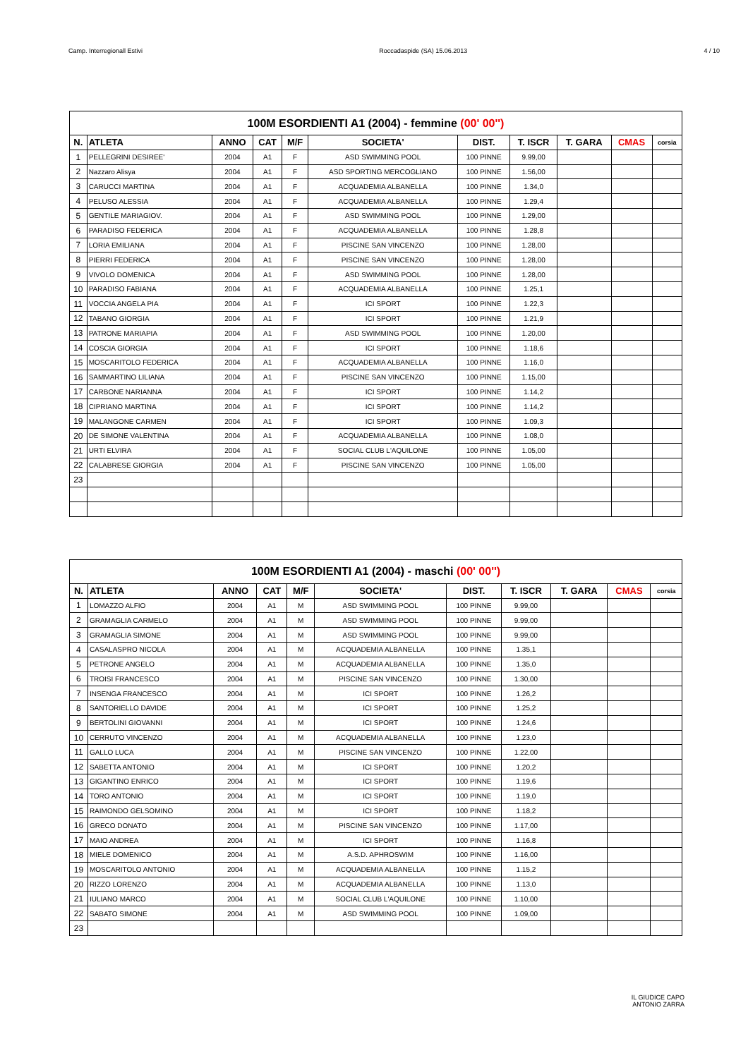Camp. Interregionall Estivi Roccadaspide (SA) 15.06.2013 4 / 10
| 100M ESORDIENTI A1 (2004) - femmine (00' 00'') | | | | | | | | | | |
| --- | --- | --- | --- | --- | --- | --- | --- | --- | --- | --- |
| N. | ATLETA | ANNO | CAT | M/F | SOCIETA' | DIST. | T. ISCR | T. GARA | CMAS | corsia |
| 1 | PELLEGRINI DESIREE' | 2004 | A1 | F | ASD SWIMMING POOL | 100 PINNE | 9.99,00 | | | |
| 2 | Nazzaro Alisya | 2004 | A1 | F | ASD SPORTING MERCOGLIANO | 100 PINNE | 1.56,00 | | | |
| 3 | CARUCCI MARTINA | 2004 | A1 | F | ACQUADEMIA ALBANELLA | 100 PINNE | 1.34,0 | | | |
| 4 | PELUSO ALESSIA | 2004 | A1 | F | ACQUADEMIA ALBANELLA | 100 PINNE | 1.29,4 | | | |
| 5 | GENTILE MARIAGIOV. | 2004 | A1 | F | ASD SWIMMING POOL | 100 PINNE | 1.29,00 | | | |
| 6 | PARADISO FEDERICA | 2004 | A1 | F | ACQUADEMIA ALBANELLA | 100 PINNE | 1.28,8 | | | |
| 7 | LORIA EMILIANA | 2004 | A1 | F | PISCINE SAN VINCENZO | 100 PINNE | 1.28,00 | | | |
| 8 | PIERRI FEDERICA | 2004 | A1 | F | PISCINE SAN VINCENZO | 100 PINNE | 1.28,00 | | | |
| 9 | VIVOLO DOMENICA | 2004 | A1 | F | ASD SWIMMING POOL | 100 PINNE | 1.28,00 | | | |
| 10 | PARADISO FABIANA | 2004 | A1 | F | ACQUADEMIA ALBANELLA | 100 PINNE | 1.25,1 | | | |
| 11 | VOCCIA ANGELA PIA | 2004 | A1 | F | ICI SPORT | 100 PINNE | 1.22,3 | | | |
| 12 | TABANO GIORGIA | 2004 | A1 | F | ICI SPORT | 100 PINNE | 1.21,9 | | | |
| 13 | PATRONE MARIAPIA | 2004 | A1 | F | ASD SWIMMING POOL | 100 PINNE | 1.20,00 | | | |
| 14 | COSCIA GIORGIA | 2004 | A1 | F | ICI SPORT | 100 PINNE | 1.18,6 | | | |
| 15 | MOSCARITOLO FEDERICA | 2004 | A1 | F | ACQUADEMIA ALBANELLA | 100 PINNE | 1.16,0 | | | |
| 16 | SAMMARTINO LILIANA | 2004 | A1 | F | PISCINE SAN VINCENZO | 100 PINNE | 1.15,00 | | | |
| 17 | CARBONE NARIANNA | 2004 | A1 | F | ICI SPORT | 100 PINNE | 1.14,2 | | | |
| 18 | CIPRIANO MARTINA | 2004 | A1 | F | ICI SPORT | 100 PINNE | 1.14,2 | | | |
| 19 | MALANGONE CARMEN | 2004 | A1 | F | ICI SPORT | 100 PINNE | 1.09,3 | | | |
| 20 | DE SIMONE VALENTINA | 2004 | A1 | F | ACQUADEMIA ALBANELLA | 100 PINNE | 1.08,0 | | | |
| 21 | URTI ELVIRA | 2004 | A1 | F | SOCIAL CLUB L'AQUILONE | 100 PINNE | 1.05,00 | | | |
| 22 | CALABRESE GIORGIA | 2004 | A1 | F | PISCINE SAN VINCENZO | 100 PINNE | 1.05,00 | | | |
| 23 | | | | | | | | | | |
| 100M ESORDIENTI A1 (2004) - maschi (00' 00'') | | | | | | | | | | |
| --- | --- | --- | --- | --- | --- | --- | --- | --- | --- | --- |
| N. | ATLETA | ANNO | CAT | M/F | SOCIETA' | DIST. | T. ISCR | T. GARA | CMAS | corsia |
| 1 | LOMAZZO ALFIO | 2004 | A1 | M | ASD SWIMMING POOL | 100 PINNE | 9.99,00 | | | |
| 2 | GRAMAGLIA CARMELO | 2004 | A1 | M | ASD SWIMMING POOL | 100 PINNE | 9.99,00 | | | |
| 3 | GRAMAGLIA SIMONE | 2004 | A1 | M | ASD SWIMMING POOL | 100 PINNE | 9.99,00 | | | |
| 4 | CASALASPRO NICOLA | 2004 | A1 | M | ACQUADEMIA ALBANELLA | 100 PINNE | 1.35,1 | | | |
| 5 | PETRONE ANGELO | 2004 | A1 | M | ACQUADEMIA ALBANELLA | 100 PINNE | 1.35,0 | | | |
| 6 | TROISI FRANCESCO | 2004 | A1 | M | PISCINE SAN VINCENZO | 100 PINNE | 1.30,00 | | | |
| 7 | INSENGA FRANCESCO | 2004 | A1 | M | ICI SPORT | 100 PINNE | 1.26,2 | | | |
| 8 | SANTORIELLO DAVIDE | 2004 | A1 | M | ICI SPORT | 100 PINNE | 1.25,2 | | | |
| 9 | BERTOLINI GIOVANNI | 2004 | A1 | M | ICI SPORT | 100 PINNE | 1.24,6 | | | |
| 10 | CERRUTO VINCENZO | 2004 | A1 | M | ACQUADEMIA ALBANELLA | 100 PINNE | 1.23,0 | | | |
| 11 | GALLO LUCA | 2004 | A1 | M | PISCINE SAN VINCENZO | 100 PINNE | 1.22,00 | | | |
| 12 | SABETTA ANTONIO | 2004 | A1 | M | ICI SPORT | 100 PINNE | 1.20,2 | | | |
| 13 | GIGANTINO ENRICO | 2004 | A1 | M | ICI SPORT | 100 PINNE | 1.19,6 | | | |
| 14 | TORO ANTONIO | 2004 | A1 | M | ICI SPORT | 100 PINNE | 1.19,0 | | | |
| 15 | RAIMONDO GELSOMINO | 2004 | A1 | M | ICI SPORT | 100 PINNE | 1.18,2 | | | |
| 16 | GRECO DONATO | 2004 | A1 | M | PISCINE SAN VINCENZO | 100 PINNE | 1.17,00 | | | |
| 17 | MAIO ANDREA | 2004 | A1 | M | ICI SPORT | 100 PINNE | 1.16,8 | | | |
| 18 | MIELE DOMENICO | 2004 | A1 | M | A.S.D. APHROSWIM | 100 PINNE | 1.16,00 | | | |
| 19 | MOSCARITOLO ANTONIO | 2004 | A1 | M | ACQUADEMIA ALBANELLA | 100 PINNE | 1.15,2 | | | |
| 20 | RIZZO LORENZO | 2004 | A1 | M | ACQUADEMIA ALBANELLA | 100 PINNE | 1.13,0 | | | |
| 21 | IULIANO MARCO | 2004 | A1 | M | SOCIAL CLUB L'AQUILONE | 100 PINNE | 1.10,00 | | | |
| 22 | SABATO SIMONE | 2004 | A1 | M | ASD SWIMMING POOL | 100 PINNE | 1.09,00 | | | |
| 23 | | | | | | | | | | |
IL GIUDICE CAPO
ANTONIO ZARRA